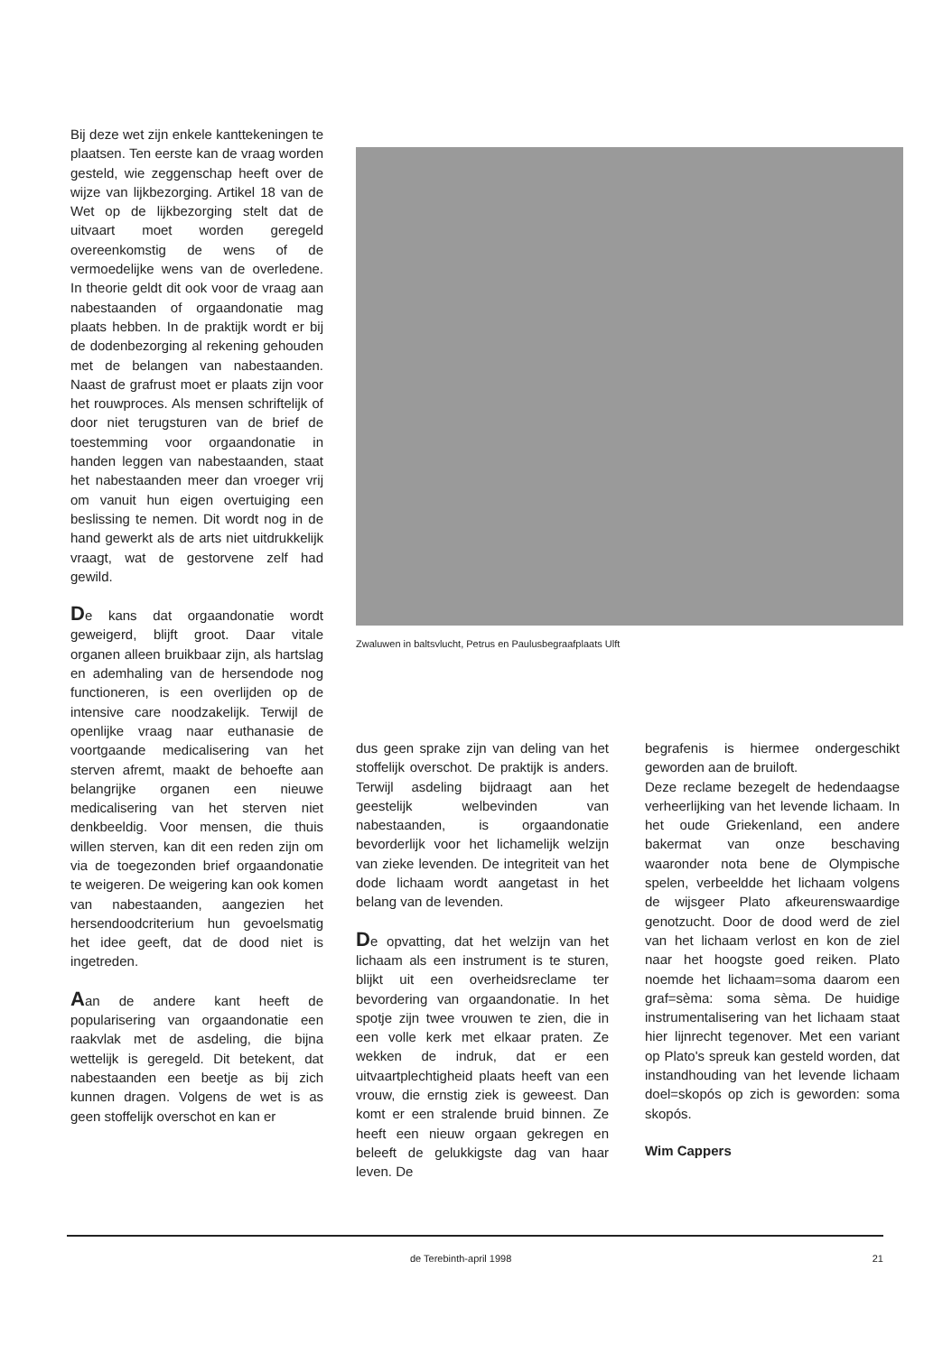Bij deze wet zijn enkele kanttekeningen te plaatsen. Ten eerste kan de vraag worden gesteld, wie zeggenschap heeft over de wijze van lijkbezorging. Artikel 18 van de Wet op de lijkbezorging stelt dat de uitvaart moet worden geregeld overeenkomstig de wens of de vermoedelijke wens van de overledene. In theorie geldt dit ook voor de vraag aan nabestaanden of orgaandonatie mag plaats hebben. In de praktijk wordt er bij de dodenbezorging al rekening gehouden met de belangen van nabestaanden. Naast de grafrust moet er plaats zijn voor het rouwproces. Als mensen schriftelijk of door niet terugsturen van de brief de toestemming voor orgaandonatie in handen leggen van nabestaanden, staat het nabestaanden meer dan vroeger vrij om vanuit hun eigen overtuiging een beslissing te nemen. Dit wordt nog in de hand gewerkt als de arts niet uitdrukkelijk vraagt, wat de gestorvene zelf had gewild.
De kans dat orgaandonatie wordt geweigerd, blijft groot. Daar vitale organen alleen bruikbaar zijn, als hartslag en ademhaling van de hersendode nog functioneren, is een overlijden op de intensive care noodzakelijk. Terwijl de openlijke vraag naar euthanasie de voortgaande medicalisering van het sterven afremt, maakt de behoefte aan belangrijke organen een nieuwe medicalisering van het sterven niet denkbeeldig. Voor mensen, die thuis willen sterven, kan dit een reden zijn om via de toegezonden brief orgaandonatie te weigeren. De weigering kan ook komen van nabestaanden, aangezien het hersendoodcriterium hun gevoelsmatig het idee geeft, dat de dood niet is ingetreden.
Aan de andere kant heeft de popularisering van orgaandonatie een raakvlak met de asdeling, die bijna wettelijk is geregeld. Dit betekent, dat nabestaanden een beetje as bij zich kunnen dragen. Volgens de wet is as geen stoffelijk overschot en kan er
Zwaluwen in baltsvlucht, Petrus en Paulusbegraafplaats Ulft
dus geen sprake zijn van deling van het stoffelijk overschot. De praktijk is anders. Terwijl asdeling bijdraagt aan het geestelijk welbevinden van nabestaanden, is orgaandonatie bevorderlijk voor het lichamelijk welzijn van zieke levenden. De integriteit van het dode lichaam wordt aangetast in het belang van de levenden.
De opvatting, dat het welzijn van het lichaam als een instrument is te sturen, blijkt uit een overheidsreclame ter bevordering van orgaandonatie. In het spotje zijn twee vrouwen te zien, die in een volle kerk met elkaar praten. Ze wekken de indruk, dat er een uitvaartplechtigheid plaats heeft van een vrouw, die ernstig ziek is geweest. Dan komt er een stralende bruid binnen. Ze heeft een nieuw orgaan gekregen en beleeft de gelukkigste dag van haar leven. De
begrafenis is hiermee ondergeschikt geworden aan de bruiloft.
Deze reclame bezegelt de hedendaagse verheerlijking van het levende lichaam. In het oude Griekenland, een andere bakermat van onze beschaving waaronder nota bene de Olympische spelen, verbeeldde het lichaam volgens de wijsgeer Plato afkeurenswaardige genotzucht. Door de dood werd de ziel van het lichaam verlost en kon de ziel naar het hoogste goed reiken. Plato noemde het lichaam=soma daarom een graf=sèma: soma sèma. De huidige instrumentalisering van het lichaam staat hier lijnrecht tegenover. Met een variant op Plato's spreuk kan gesteld worden, dat instandhouding van het levende lichaam doel=skopós op zich is geworden: soma skopós.
Wim Cappers
de Terebinth-april 1998 21